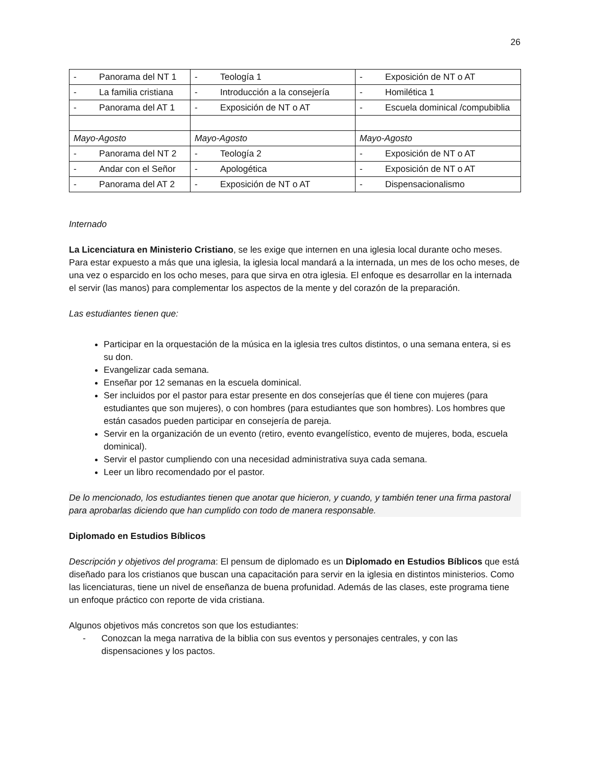26
| - Panorama del NT 1 | - Teología 1 | - Exposición de NT o AT |
| - La familia cristiana | - Introducción a la consejería | - Homilética 1 |
| - Panorama del AT 1 | - Exposición de NT o AT | - Escuela dominical /compubiblia |
| Mayo-Agosto | Mayo-Agosto | Mayo-Agosto |
| - Panorama del NT 2 | - Teología 2 | - Exposición de NT o AT |
| - Andar con el Señor | - Apologética | - Exposición de NT o AT |
| - Panorama del AT 2 | - Exposición de NT o AT | - Dispensacionalismo |
Internado
La Licenciatura en Ministerio Cristiano, se les exige que internen en una iglesia local durante ocho meses. Para estar expuesto a más que una iglesia, la iglesia local mandará a la internada, un mes de los ocho meses, de una vez o esparcido en los ocho meses, para que sirva en otra iglesia. El enfoque es desarrollar en la internada el servir (las manos) para complementar los aspectos de la mente y del corazón de la preparación.
Las estudiantes tienen que:
Participar en la orquestación de la música en la iglesia tres cultos distintos, o una semana entera, si es su don.
Evangelizar cada semana.
Enseñar por 12 semanas en la escuela dominical.
Ser incluidos por el pastor para estar presente en dos consejerías que él tiene con mujeres (para estudiantes que son mujeres), o con hombres (para estudiantes que son hombres). Los hombres que están casados pueden participar en consejería de pareja.
Servir en la organización de un evento (retiro, evento evangelístico, evento de mujeres, boda, escuela dominical).
Servir el pastor cumpliendo con una necesidad administrativa suya cada semana.
Leer un libro recomendado por el pastor.
De lo mencionado, los estudiantes tienen que anotar que hicieron, y cuando, y también tener una firma pastoral para aprobarlas diciendo que han cumplido con todo de manera responsable.
Diplomado en Estudios Bíblicos
Descripción y objetivos del programa: El pensum de diplomado es un Diplomado en Estudios Bíblicos que está diseñado para los cristianos que buscan una capacitación para servir en la iglesia en distintos ministerios. Como las licenciaturas, tiene un nivel de enseñanza de buena profunidad. Además de las clases, este programa tiene un enfoque práctico con reporte de vida cristiana.
Algunos objetivos más concretos son que los estudiantes:
- Conozcan la mega narrativa de la biblia con sus eventos y personajes centrales, y con las dispensaciones y los pactos.